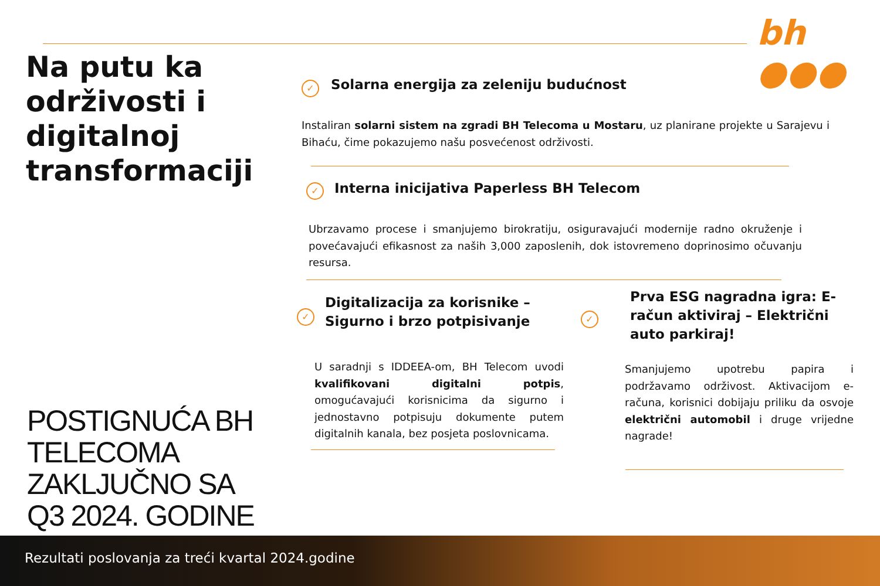bh ●●●
Na putu ka održivosti i digitalnoj transformaciji
POSTIGNUĆA BH TELECOMA ZAKLJUČNO SA Q3 2024. GODINE
✓
Solarna energija za zeleniju budućnost
Instaliran solarni sistem na zgradi BH Telecoma u Mostaru, uz planirane projekte u Sarajevu i Bihaću, čime pokazujemo našu posvećenost održivosti.
✓
Interna inicijativa Paperless BH Telecom
Ubrzavamo procese i smanjujemo birokratiju, osiguravajući modernije radno okruženje i povećavajući efikasnost za naših 3,000 zaposlenih, dok istovremeno doprinosimo očuvanju resursa.
✓
Digitalizacija za korisnike – Sigurno i brzo potpisivanje
U saradnji s IDDEEA-om, BH Telecom uvodi kvalifikovani digitalni potpis, omogućavajući korisnicima da sigurno i jednostavno potpisuju dokumente putem digitalnih kanala, bez posjeta poslovnicama.
✓
Prva ESG nagradna igra: E-račun aktiviraj – Električni auto parkiraj!
Smanjujemo upotrebu papira i podržavamo održivost. Aktivacijom e-računa, korisnici dobijaju priliku da osvoje električni automobil i druge vrijedne nagrade!
Rezultati poslovanja za treći kvartal 2024.godine